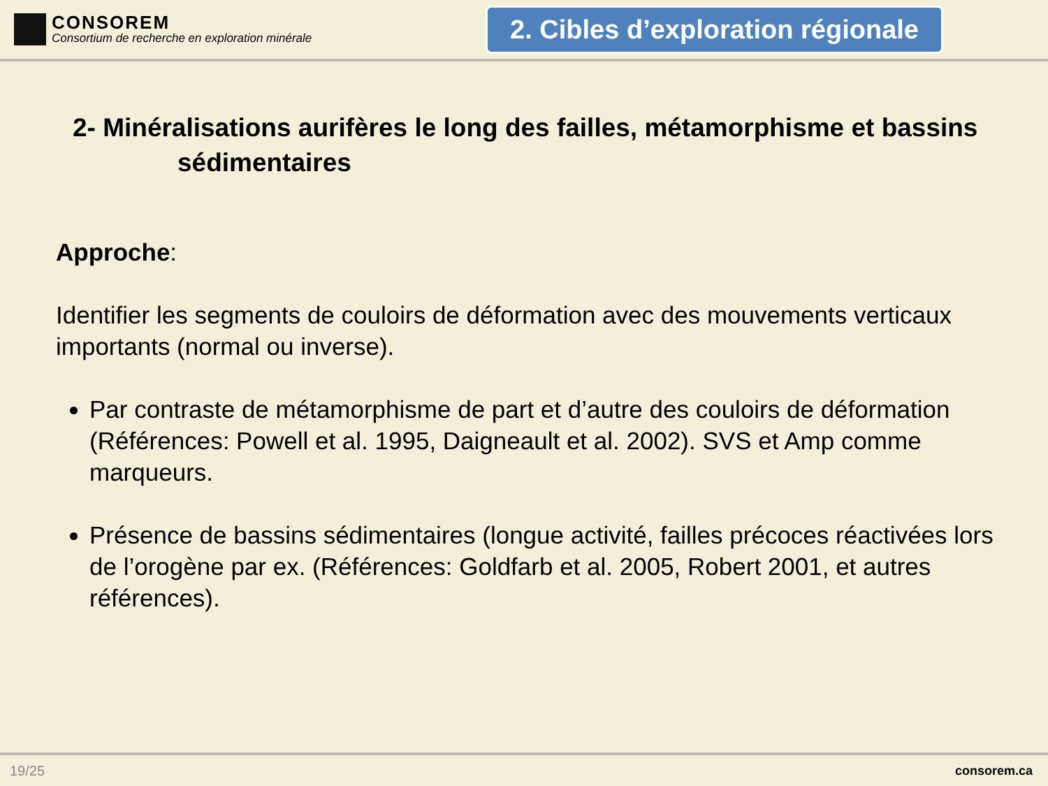CONSOREM
Consortium de recherche en exploration minérale
2. Cibles d’exploration régionale
2- Minéralisations aurifères le long des failles, métamorphisme et bassins
sédimentaires
Approche:
Identifier les segments de couloirs de déformation avec des mouvements verticaux importants (normal ou inverse).
Par contraste de métamorphisme de part et d’autre des couloirs de déformation (Références: Powell et al. 1995, Daigneault et al. 2002). SVS et Amp comme marqueurs.
Présence de bassins sédimentaires (longue activité, failles précoces réactivées lors de l’orogène par ex. (Références: Goldfarb et al. 2005, Robert 2001, et autres références).
19/25 consorem.ca